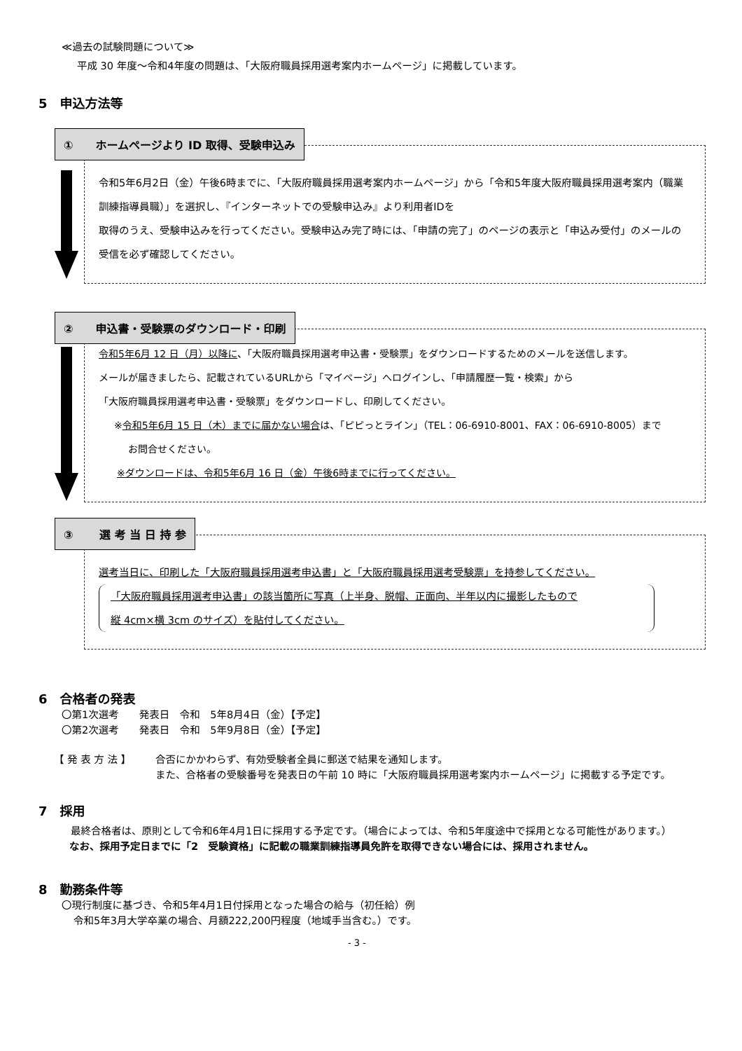≪過去の試験問題について≫
平成 30 年度～令和4年度の問題は、「大阪府職員採用選考案内ホームページ」に掲載しています。
5　申込方法等
①　　ホームページより ID 取得、受験申込み
令和5年6月2日（金）午後6時までに、「大阪府職員採用選考案内ホームページ」から「令和5年度大阪府職員採用選考案内（職業訓練指導員職）」を選択し、『インターネットでの受験申込み』より利用者IDを
取得のうえ、受験申込みを行ってください。受験申込み完了時には、「申請の完了」のページの表示と「申込み受付」のメールの受信を必ず確認してください。
②　　申込書・受験票のダウンロード・印刷
令和5年6月 12 日（月）以降に、「大阪府職員採用選考申込書・受験票」をダウンロードするためのメールを送信します。
メールが届きましたら、記載されているURLから「マイページ」へログインし、「申請履歴一覧・検索」から
「大阪府職員採用選考申込書・受験票」をダウンロードし、印刷してください。
※令和5年6月 15 日（木）までに届かない場合は、「ピピっとライン」（TEL：06-6910-8001、FAX：06-6910-8005）まで
お問合せください。
※ダウンロードは、令和5年6月 16 日（金）午後6時までに行ってください。
③　　 選 考 当 日 持 参
選考当日に、印刷した「大阪府職員採用選考申込書」と「大阪府職員採用選考受験票」を持参してください。
「大阪府職員採用選考申込書」の該当箇所に写真（上半身、脱帽、正面向、半年以内に撮影したもので
縦 4cm×横 3cm のサイズ）を貼付してください。
6　合格者の発表
〇第1次選考　　発表日　令和　5年8月4日（金）【予定】
〇第2次選考　　発表日　令和　5年9月8日（金）【予定】
【 発 表 方 法 】 合否にかかわらず、有効受験者全員に郵送で結果を通知します。
また、合格者の受験番号を発表日の午前 10 時に「大阪府職員採用選考案内ホームページ」に掲載する予定です。
7　採用
最終合格者は、原則として令和6年4月1日に採用する予定です。（場合によっては、令和5年度途中で採用となる可能性があります。）
なお、採用予定日までに「2　受験資格」に記載の職業訓練指導員免許を取得できない場合には、採用されません。
8　勤務条件等
〇現行制度に基づき、令和5年4月1日付採用となった場合の給与（初任給）例
令和5年3月大学卒業の場合、月額222,200円程度（地域手当含む。）です。
- 3 -